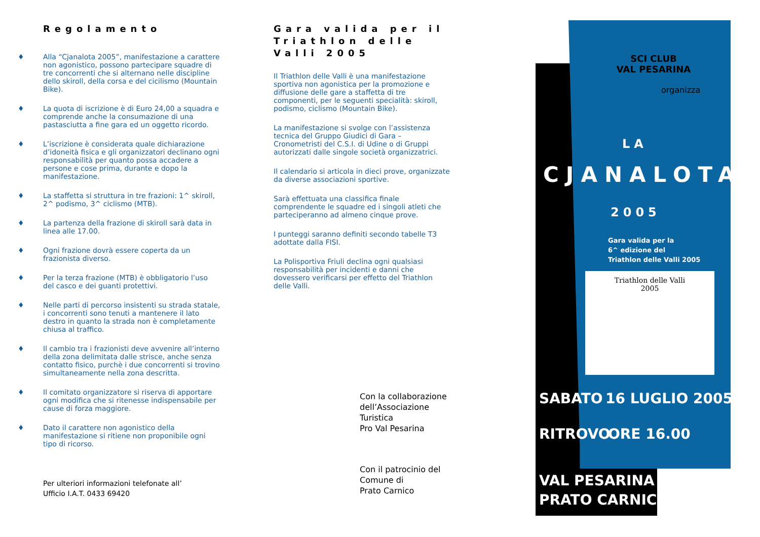Regolamento
♦ Alla “Cjanalota 2005”, manifestazione a carattere non agonistico, possono partecipare squadre di tre concorrenti che si alternano nelle discipline dello skiroll, della corsa e del cicilismo (Mountain Bike).
♦ La quota di iscrizione è di Euro 24,00 a squadra e comprende anche la consumazione di una pastasciutta a fine gara ed un oggetto ricordo.
♦ L’iscrizione è considerata quale dichiarazione d’idoneità fisica e gli organizzatori declinano ogni responsabilità per quanto possa accadere a persone e cose prima, durante e dopo la manifestazione.
♦ La staffetta si struttura in tre frazioni: 1^ skiroll, 2^ podismo, 3^ ciclismo (MTB).
♦ La partenza della frazione di skiroll sarà data in linea alle 17.00.
♦ Ogni frazione dovrà essere coperta da un frazionista diverso.
♦ Per la terza frazione (MTB) è obbligatorio l’uso del casco e dei guanti protettivi.
♦ Nelle parti di percorso insistenti su strada statale, i concorrenti sono tenuti a mantenere il lato destro in quanto la strada non è completamente chiusa al traffico.
♦ Il cambio tra i frazionisti deve avvenire all’interno della zona delimitata dalle strisce, anche senza contatto fisico, purchè i due concorrenti si trovino simultaneamente nella zona descritta.
♦ Il comitato organizzatore si riserva di apportare ogni modifica che si ritenesse indispensabile per cause di forza maggiore.
♦ Dato il carattere non agonistico della manifestazione si ritiene non proponibile ogni tipo di ricorso.
Per ulteriori informazioni telefonate all’
Ufficio I.A.T. 0433 69420
Gara valida per il Triathlon delle Valli 2005
Il Triathlon delle Valli è una manifestazione sportiva non agonistica per la promozione e diffusione delle gare a staffetta di tre componenti, per le seguenti specialità: skiroll, podismo, ciclismo (Mountain Bike).
La manifestazione si svolge con l’assistenza tecnica del Gruppo Giudici di Gara – Cronometristi del C.S.I. di Udine o di Gruppi autorizzati dalle singole società organizzatrici.
Il calendario si articola in dieci prove, organizzate da diverse associazioni sportive.
Sarà effettuata una classifica finale comprendente le squadre ed i singoli atleti che parteciperanno ad almeno cinque prove.
I punteggi saranno definiti secondo tabelle T3 adottate dalla FISI.
La Polisportiva Friuli declina ogni qualsiasi responsabilità per incidenti e danni che dovessero verificarsi per effetto del Triathlon delle Valli.
Con la collaborazione dell’Associazione Turistica
Pro Val Pesarina
Con il patrocinio del Comune di
Prato Carnico
SCI CLUB
VAL PESARINA
organizza
LA
CJANALOTA
2005
Gara valida per la
6^ edizione del
Triathlon delle Valli 2005
Triathlon delle Valli
2005
SABATO 16 LUGLIO 2005
RITROVO ORE 16.00
VAL PESARINA
PRATO CARNICO